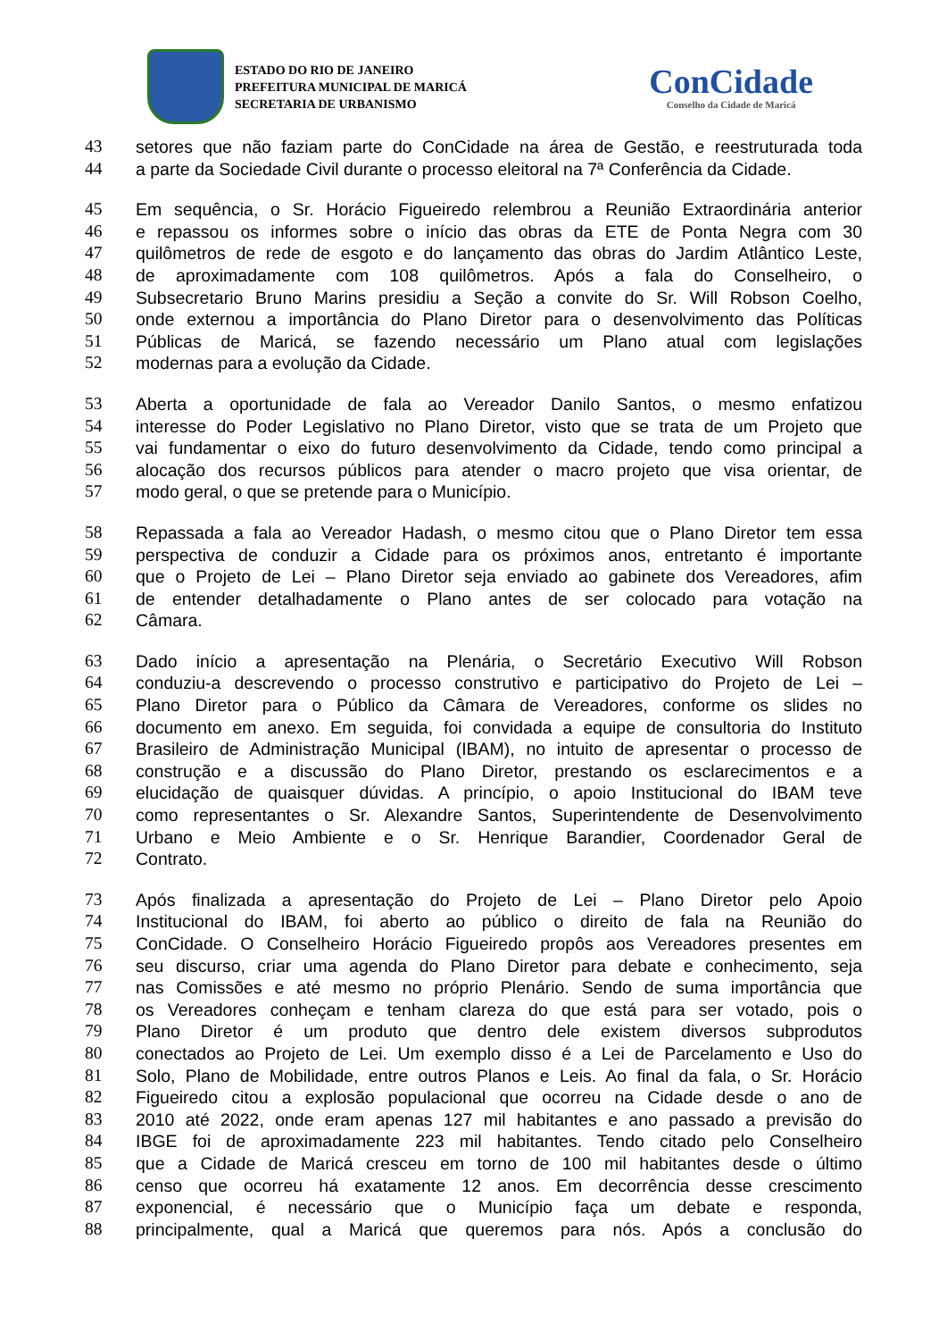ESTADO DO RIO DE JANEIRO
PREFEITURA MUNICIPAL DE MARICÁ
SECRETARIA DE URBANISMO
ConCidade
Conselho da Cidade de Maricá
43 setores que não faziam parte do ConCidade na área de Gestão, e reestruturada toda
44 a parte da Sociedade Civil durante o processo eleitoral na 7ª Conferência da Cidade.
45 Em sequência, o Sr. Horácio Figueiredo relembrou a Reunião Extraordinária anterior
46 e repassou os informes sobre o início das obras da ETE de Ponta Negra com 30
47 quilômetros de rede de esgoto e do lançamento das obras do Jardim Atlântico Leste,
48 de aproximadamente com 108 quilômetros. Após a fala do Conselheiro, o
49 Subsecretario Bruno Marins presidiu a Seção a convite do Sr. Will Robson Coelho,
50 onde externou a importância do Plano Diretor para o desenvolvimento das Políticas
51 Públicas de Maricá, se fazendo necessário um Plano atual com legislações
52 modernas para a evolução da Cidade.
53 Aberta a oportunidade de fala ao Vereador Danilo Santos, o mesmo enfatizou
54 interesse do Poder Legislativo no Plano Diretor, visto que se trata de um Projeto que
55 vai fundamentar o eixo do futuro desenvolvimento da Cidade, tendo como principal a
56 alocação dos recursos públicos para atender o macro projeto que visa orientar, de
57 modo geral, o que se pretende para o Município.
58 Repassada a fala ao Vereador Hadash, o mesmo citou que o Plano Diretor tem essa
59 perspectiva de conduzir a Cidade para os próximos anos, entretanto é importante
60 que o Projeto de Lei – Plano Diretor seja enviado ao gabinete dos Vereadores, afim
61 de entender detalhadamente o Plano antes de ser colocado para votação na
62 Câmara.
63 Dado início a apresentação na Plenária, o Secretário Executivo Will Robson
64 conduziu-a descrevendo o processo construtivo e participativo do Projeto de Lei –
65 Plano Diretor para o Público da Câmara de Vereadores, conforme os slides no
66 documento em anexo. Em seguida, foi convidada a equipe de consultoria do Instituto
67 Brasileiro de Administração Municipal (IBAM), no intuito de apresentar o processo de
68 construção e a discussão do Plano Diretor, prestando os esclarecimentos e a
69 elucidação de quaisquer dúvidas. A princípio, o apoio Institucional do IBAM teve
70 como representantes o Sr. Alexandre Santos, Superintendente de Desenvolvimento
71 Urbano e Meio Ambiente e o Sr. Henrique Barandier, Coordenador Geral de
72 Contrato.
73 Após finalizada a apresentação do Projeto de Lei – Plano Diretor pelo Apoio
74 Institucional do IBAM, foi aberto ao público o direito de fala na Reunião do
75 ConCidade. O Conselheiro Horácio Figueiredo propôs aos Vereadores presentes em
76 seu discurso, criar uma agenda do Plano Diretor para debate e conhecimento, seja
77 nas Comissões e até mesmo no próprio Plenário. Sendo de suma importância que
78 os Vereadores conheçam e tenham clareza do que está para ser votado, pois o
79 Plano Diretor é um produto que dentro dele existem diversos subprodutos
80 conectados ao Projeto de Lei. Um exemplo disso é a Lei de Parcelamento e Uso do
81 Solo, Plano de Mobilidade, entre outros Planos e Leis. Ao final da fala, o Sr. Horácio
82 Figueiredo citou a explosão populacional que ocorreu na Cidade desde o ano de
83 2010 até 2022, onde eram apenas 127 mil habitantes e ano passado a previsão do
84 IBGE foi de aproximadamente 223 mil habitantes. Tendo citado pelo Conselheiro
85 que a Cidade de Maricá cresceu em torno de 100 mil habitantes desde o último
86 censo que ocorreu há exatamente 12 anos. Em decorrência desse crescimento
87 exponencial, é necessário que o Município faça um debate e responda,
88 principalmente, qual a Maricá que queremos para nós. Após a conclusão do